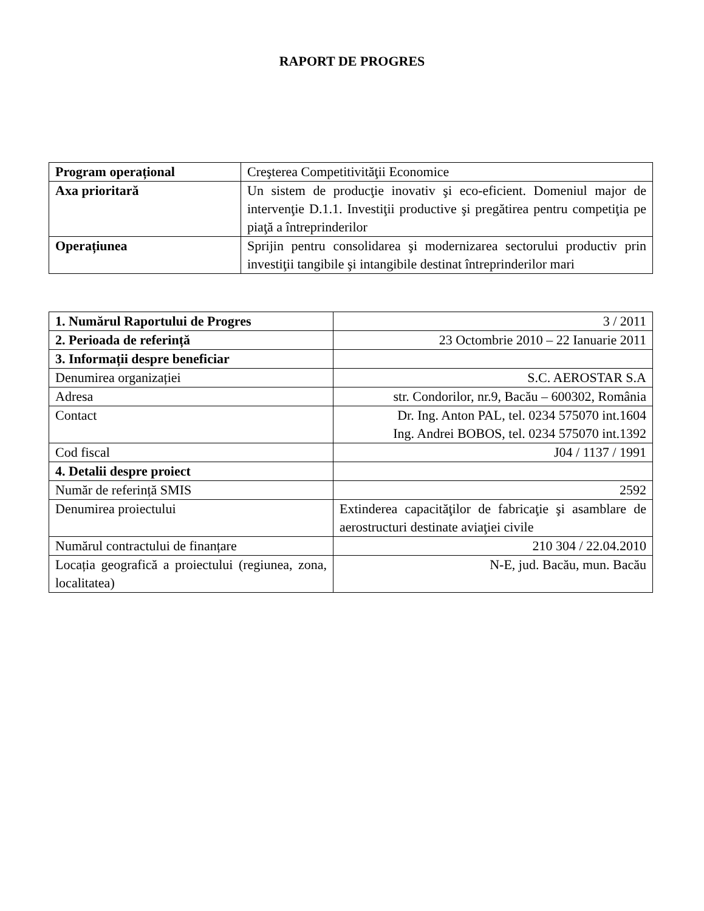RAPORT DE PROGRES
| Program operațional | Creşterea Competitivităţii Economice |
| Axa prioritară | Un sistem de producţie inovativ şi eco-eficient. Domeniul major de intervenţie D.1.1. Investiţii productive şi pregătirea pentru competiţia pe piaţă a întreprinderilor |
| Operațiunea | Sprijin pentru consolidarea şi modernizarea sectorului productiv prin investiţii tangibile şi intangibile destinat întreprinderilor mari |
| 1. Numărul Raportului de Progres | 3 / 2011 |
| 2. Perioada de referință | 23 Octombrie 2010 – 22 Ianuarie 2011 |
| 3. Informații despre beneficiar | |
| Denumirea organizației | S.C. AEROSTAR S.A |
| Adresa | str. Condorilor, nr.9, Bacău – 600302, România |
| Contact | Dr. Ing. Anton PAL, tel. 0234 575070 int.1604 Ing. Andrei BOBOS, tel. 0234 575070 int.1392 |
| Cod fiscal | J04 / 1137 / 1991 |
| 4. Detalii despre proiect | |
| Număr de referință SMIS | 2592 |
| Denumirea proiectului | Extinderea capacităţilor de fabricaţie şi asamblare de aerostructuri destinate aviaţiei civile |
| Numărul contractului de finanțare | 210 304 / 22.04.2010 |
| Locația geografică a proiectului (regiunea, zona, localitatea) | N-E, jud. Bacău, mun. Bacău |